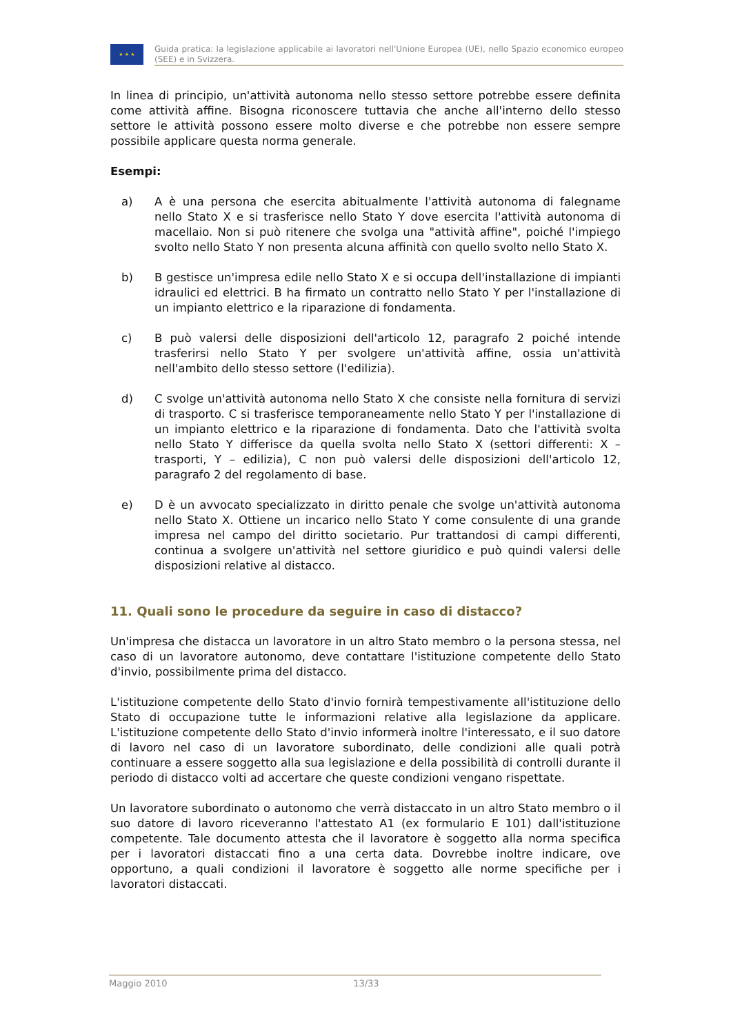★ ★ ★
Guida pratica: la legislazione applicabile ai lavoratori nell'Unione Europea (UE), nello Spazio economico europeo (SEE) e in Svizzera.
In linea di principio, un'attività autonoma nello stesso settore potrebbe essere definita come attività affine. Bisogna riconoscere tuttavia che anche all'interno dello stesso settore le attività possono essere molto diverse e che potrebbe non essere sempre possibile applicare questa norma generale.
Esempi:
a) A è una persona che esercita abitualmente l'attività autonoma di falegname nello Stato X e si trasferisce nello Stato Y dove esercita l'attività autonoma di macellaio. Non si può ritenere che svolga una "attività affine", poiché l'impiego svolto nello Stato Y non presenta alcuna affinità con quello svolto nello Stato X.
b) B gestisce un'impresa edile nello Stato X e si occupa dell'installazione di impianti idraulici ed elettrici. B ha firmato un contratto nello Stato Y per l'installazione di un impianto elettrico e la riparazione di fondamenta.
c) B può valersi delle disposizioni dell'articolo 12, paragrafo 2 poiché intende trasferirsi nello Stato Y per svolgere un'attività affine, ossia un'attività nell'ambito dello stesso settore (l'edilizia).
d) C svolge un'attività autonoma nello Stato X che consiste nella fornitura di servizi di trasporto. C si trasferisce temporaneamente nello Stato Y per l'installazione di un impianto elettrico e la riparazione di fondamenta. Dato che l'attività svolta nello Stato Y differisce da quella svolta nello Stato X (settori differenti: X – trasporti, Y – edilizia), C non può valersi delle disposizioni dell'articolo 12, paragrafo 2 del regolamento di base.
e) D è un avvocato specializzato in diritto penale che svolge un'attività autonoma nello Stato X. Ottiene un incarico nello Stato Y come consulente di una grande impresa nel campo del diritto societario. Pur trattandosi di campi differenti, continua a svolgere un'attività nel settore giuridico e può quindi valersi delle disposizioni relative al distacco.
11. Quali sono le procedure da seguire in caso di distacco?
Un'impresa che distacca un lavoratore in un altro Stato membro o la persona stessa, nel caso di un lavoratore autonomo, deve contattare l'istituzione competente dello Stato d'invio, possibilmente prima del distacco.
L'istituzione competente dello Stato d'invio fornirà tempestivamente all'istituzione dello Stato di occupazione tutte le informazioni relative alla legislazione da applicare. L'istituzione competente dello Stato d'invio informerà inoltre l'interessato, e il suo datore di lavoro nel caso di un lavoratore subordinato, delle condizioni alle quali potrà continuare a essere soggetto alla sua legislazione e della possibilità di controlli durante il periodo di distacco volti ad accertare che queste condizioni vengano rispettate.
Un lavoratore subordinato o autonomo che verrà distaccato in un altro Stato membro o il suo datore di lavoro riceveranno l'attestato A1 (ex formulario E 101) dall'istituzione competente. Tale documento attesta che il lavoratore è soggetto alla norma specifica per i lavoratori distaccati fino a una certa data. Dovrebbe inoltre indicare, ove opportuno, a quali condizioni il lavoratore è soggetto alle norme specifiche per i lavoratori distaccati.
Maggio 2010 13/33